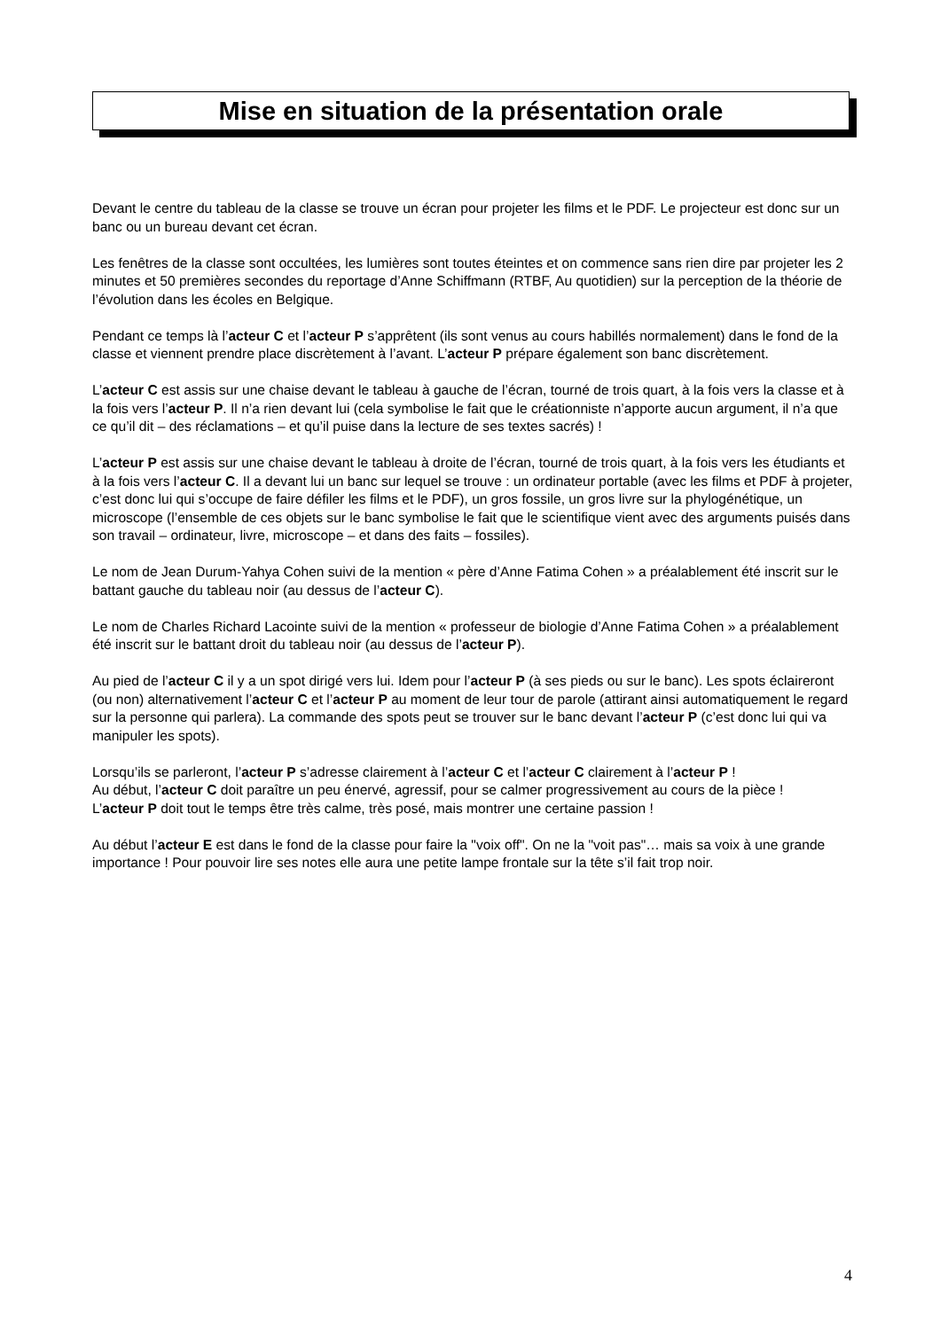Mise en situation de la présentation orale
Devant le centre du tableau de la classe se trouve un écran pour projeter les films et le PDF. Le projecteur est donc sur un banc ou un bureau devant cet écran.
Les fenêtres de la classe sont occultées, les lumières sont toutes éteintes et on commence sans rien dire par projeter les 2 minutes et 50 premières secondes du reportage d’Anne Schiffmann (RTBF, Au quotidien) sur la perception de la théorie de l’évolution dans les écoles en Belgique.
Pendant ce temps là l’acteur C et l’acteur P s’apprêtent (ils sont venus au cours habillés normalement) dans le fond de la classe et viennent prendre place discrètement à l’avant. L’acteur P prépare également son banc discrètement.
L’acteur C est assis sur une chaise devant le tableau à gauche de l’écran, tourné de trois quart, à la fois vers la classe et à la fois vers l’acteur P. Il n’a rien devant lui (cela symbolise le fait que le créationniste n’apporte aucun argument, il n’a que ce qu’il dit – des réclamations – et qu’il puise dans la lecture de ses textes sacrés) !
L’acteur P est assis sur une chaise devant le tableau à droite de l’écran, tourné de trois quart, à la fois vers les étudiants et à la fois vers l’acteur C. Il a devant lui un banc sur lequel se trouve : un ordinateur portable (avec les films et PDF à projeter, c’est donc lui qui s’occupe de faire défiler les films et le PDF), un gros fossile, un gros livre sur la phylogénétique, un microscope (l’ensemble de ces objets sur le banc symbolise le fait que le scientifique vient avec des arguments puisés dans son travail – ordinateur, livre, microscope – et dans des faits – fossiles).
Le nom de Jean Durum-Yahya Cohen suivi de la mention « père d’Anne Fatima Cohen » a préalablement été inscrit sur le battant gauche du tableau noir (au dessus de l’acteur C).
Le nom de Charles Richard Lacointe suivi de la mention « professeur de biologie d’Anne Fatima Cohen » a préalablement été inscrit sur le battant droit du tableau noir (au dessus de l’acteur P).
Au pied de l’acteur C il y a un spot dirigé vers lui. Idem pour l’acteur P (à ses pieds ou sur le banc). Les spots éclaireront (ou non) alternativement l’acteur C et l’acteur P au moment de leur tour de parole (attirant ainsi automatiquement le regard sur la personne qui parlera). La commande des spots peut se trouver sur le banc devant l’acteur P (c’est donc lui qui va manipuler les spots).
Lorsqu’ils se parleront, l’acteur P s’adresse clairement à l’acteur C et l’acteur C clairement à l’acteur P !
Au début, l’acteur C doit paraître un peu énervé, agressif, pour se calmer progressivement au cours de la pièce !
L’acteur P doit tout le temps être très calme, très posé, mais montrer une certaine passion !
Au début l’acteur E est dans le fond de la classe pour faire la "voix off". On ne la "voit pas"… mais sa voix à une grande importance ! Pour pouvoir lire ses notes elle aura une petite lampe frontale sur la tête s’il fait trop noir.
4